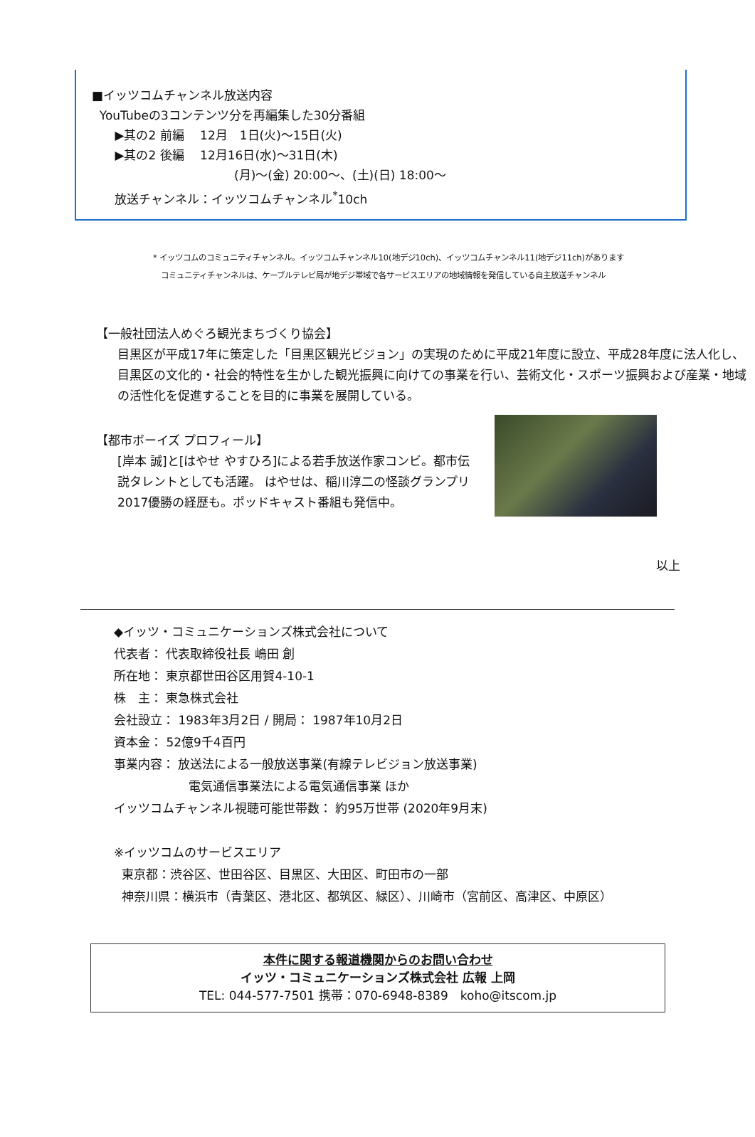■イッツコムチャンネル放送内容
YouTubeの3コンテンツ分を再編集した30分番組
▶其の2 前編　 12月　1日(火)～15日(火)
▶其の2 後編　 12月16日(水)～31日(木)
(月)～(金) 20:00～、(土)(日) 18:00～
放送チャンネル：イッツコムチャンネル<sup>*</sup>10ch
* イッツコムのコミュニティチャンネル。イッツコムチャンネル10(地デジ10ch)、イッツコムチャンネル11(地デジ11ch)があります
コミュニティチャンネルは、ケーブルテレビ局が地デジ帯域で各サービスエリアの地域情報を発信している自主放送チャンネル
【一般社団法人めぐろ観光まちづくり協会】
目黒区が平成17年に策定した「目黒区観光ビジョン」の実現のために平成21年度に設立、平成28年度に法人化し、目黒区の文化的・社会的特性を生かした観光振興に向けての事業を行い、芸術文化・スポーツ振興および産業・地域の活性化を促進することを目的に事業を展開している。
【都市ボーイズ プロフィール】
[岸本 誠]と[はやせ やすひろ]による若手放送作家コンビ。都市伝説タレントとしても活躍。 はやせは、稲川淳二の怪談グランプリ2017優勝の経歴も。ポッドキャスト番組も発信中。
以上
◆イッツ・コミュニケーションズ株式会社について
代表者： 代表取締役社長 嶋田 創
所在地： 東京都世田谷区用賀4-10-1
株　主： 東急株式会社
会社設立： 1983年3月2日 / 開局： 1987年10月2日
資本金： 52億9千4百円
事業内容： 放送法による一般放送事業(有線テレビジョン放送事業)
電気通信事業法による電気通信事業 ほか
イッツコムチャンネル視聴可能世帯数： 約95万世帯 (2020年9月末)
※イッツコムのサービスエリア
東京都：渋谷区、世田谷区、目黒区、大田区、町田市の一部
神奈川県：横浜市（青葉区、港北区、都筑区、緑区）、川崎市（宮前区、高津区、中原区）
本件に関する報道機関からのお問い合わせ
イッツ・コミュニケーションズ株式会社 広報 上岡
TEL: 044-577-7501 携帯：070-6948-8389　koho@itscom.jp